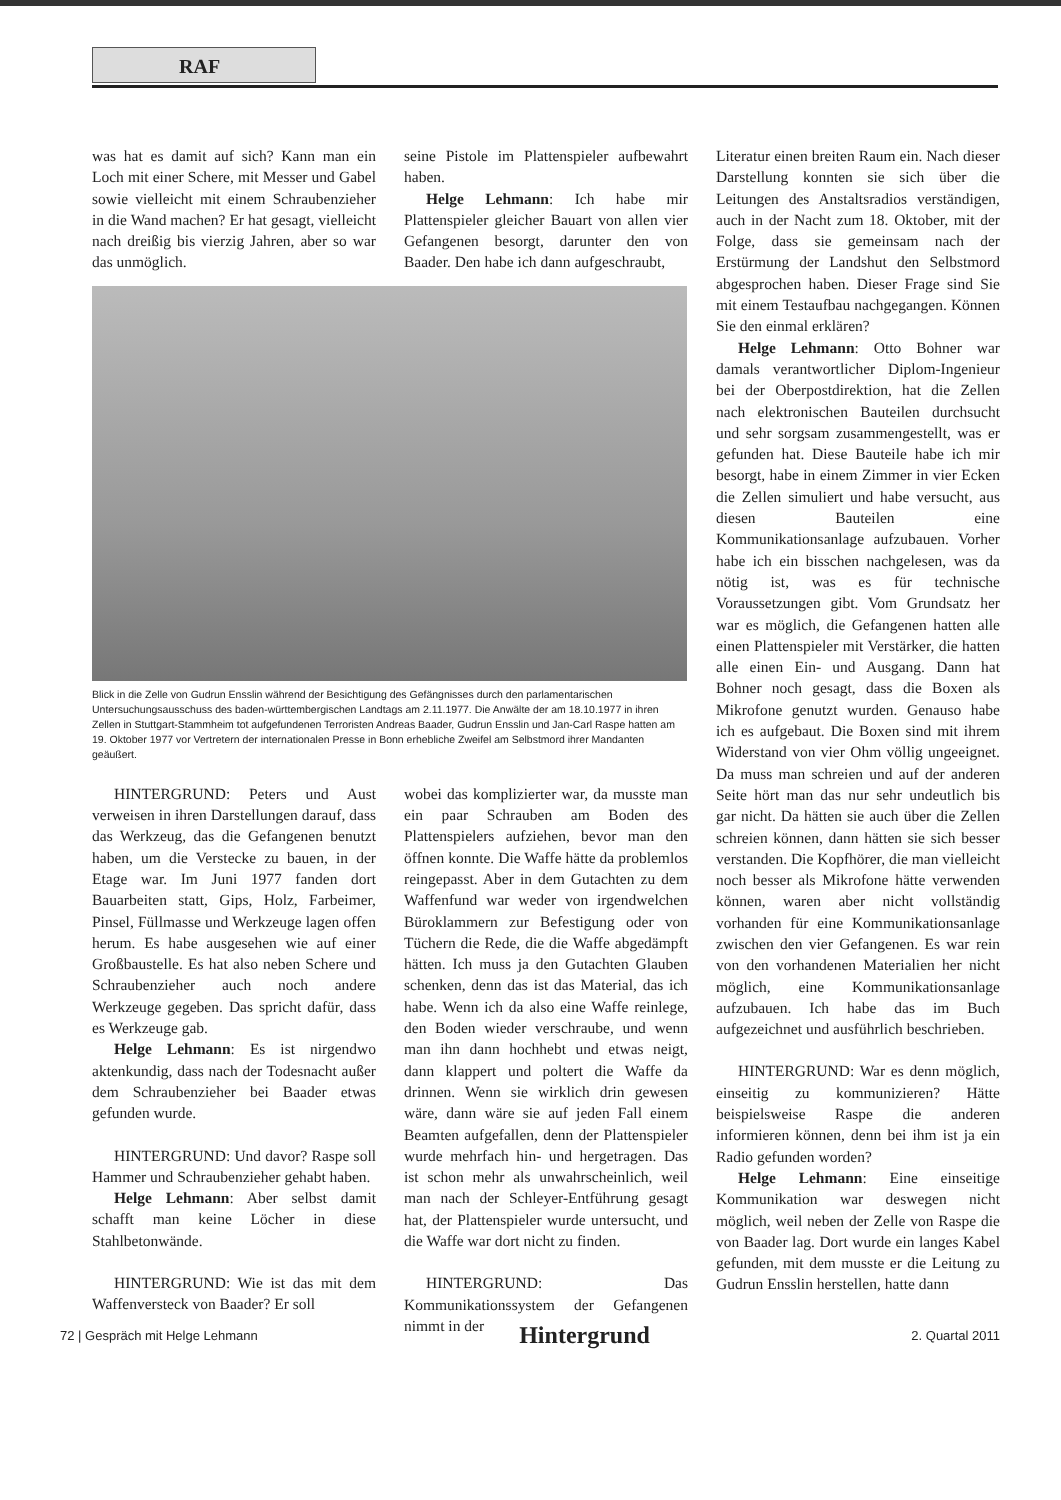RAF
was hat es damit auf sich? Kann man ein Loch mit einer Schere, mit Messer und Gabel sowie vielleicht mit einem Schraubenzieher in die Wand machen? Er hat gesagt, vielleicht nach dreißig bis vierzig Jahren, aber so war das unmöglich.
HINTERGRUND: Peters und Aust verweisen in ihren Darstellungen darauf, dass das Werkzeug, das die Gefangenen benutzt haben, um die Verstecke zu bauen, in der Etage war. Im Juni 1977 fanden dort Bauarbeiten statt, Gips, Holz, Farbeimer, Pinsel, Füllmasse und Werkzeuge lagen offen herum. Es habe ausgesehen wie auf einer Großbaustelle. Es hat also neben Schere und Schraubenzieher auch noch andere Werkzeuge gegeben. Das spricht dafür, dass es Werkzeuge gab.
Helge Lehmann: Es ist nirgendwo aktenkundig, dass nach der Todesnacht außer dem Schraubenzieher bei Baader etwas gefunden wurde.
HINTERGRUND: Und davor? Raspe soll Hammer und Schraubenzieher gehabt haben.
Helge Lehmann: Aber selbst damit schafft man keine Löcher in diese Stahlbetonwände.
HINTERGRUND: Wie ist das mit dem Waffenversteck von Baader? Er soll
seine Pistole im Plattenspieler aufbewahrt haben.
Helge Lehmann: Ich habe mir Plattenspieler gleicher Bauart von allen vier Gefangenen besorgt, darunter den von Baader. Den habe ich dann aufgeschraubt,
wobei das komplizierter war, da musste man ein paar Schrauben am Boden des Plattenspielers aufziehen, bevor man den öffnen konnte. Die Waffe hätte da problemlos reingepasst. Aber in dem Gutachten zu dem Waffenfund war weder von irgendwelchen Büroklammern zur Befestigung oder von Tüchern die Rede, die die Waffe abgedämpft hätten. Ich muss ja den Gutachten Glauben schenken, denn das ist das Material, das ich habe. Wenn ich da also eine Waffe reinlege, den Boden wieder verschraube, und wenn man ihn dann hochhebt und etwas neigt, dann klappert und poltert die Waffe da drinnen. Wenn sie wirklich drin gewesen wäre, dann wäre sie auf jeden Fall einem Beamten aufgefallen, denn der Plattenspieler wurde mehrfach hin- und hergetragen. Das ist schon mehr als unwahrscheinlich, weil man nach der Schleyer-Entführung gesagt hat, der Plattenspieler wurde untersucht, und die Waffe war dort nicht zu finden.
HINTERGRUND: Das Kommunikationssystem der Gefangenen nimmt in der
Literatur einen breiten Raum ein. Nach dieser Darstellung konnten sie sich über die Leitungen des Anstaltsradios verständigen, auch in der Nacht zum 18. Oktober, mit der Folge, dass sie gemeinsam nach der Erstürmung der Landshut den Selbstmord abgesprochen haben. Dieser Frage sind Sie mit einem Testaufbau nachgegangen. Können Sie den einmal erklären?
Helge Lehmann: Otto Bohner war damals verantwortlicher Diplom-Ingenieur bei der Oberpostdirektion, hat die Zellen nach elektronischen Bauteilen durchsucht und sehr sorgsam zusammengestellt, was er gefunden hat. Diese Bauteile habe ich mir besorgt, habe in einem Zimmer in vier Ecken die Zellen simuliert und habe versucht, aus diesen Bauteilen eine Kommunikationsanlage aufzubauen. Vorher habe ich ein bisschen nachgelesen, was da nötig ist, was es für technische Voraussetzungen gibt. Vom Grundsatz her war es möglich, die Gefangenen hatten alle einen Plattenspieler mit Verstärker, die hatten alle einen Ein- und Ausgang. Dann hat Bohner noch gesagt, dass die Boxen als Mikrofone genutzt wurden. Genauso habe ich es aufgebaut. Die Boxen sind mit ihrem Widerstand von vier Ohm völlig ungeeignet. Da muss man schreien und auf der anderen Seite hört man das nur sehr undeutlich bis gar nicht. Da hätten sie auch über die Zellen schreien können, dann hätten sie sich besser verstanden. Die Kopfhörer, die man vielleicht noch besser als Mikrofone hätte verwenden können, waren aber nicht vollständig vorhanden für eine Kommunikationsanlage zwischen den vier Gefangenen. Es war rein von den vorhandenen Materialien her nicht möglich, eine Kommunikationsanlage aufzubauen. Ich habe das im Buch aufgezeichnet und ausführlich beschrieben.
HINTERGRUND: War es denn möglich, einseitig zu kommunizieren? Hätte beispielsweise Raspe die anderen informieren können, denn bei ihm ist ja ein Radio gefunden worden?
Helge Lehmann: Eine einseitige Kommunikation war deswegen nicht möglich, weil neben der Zelle von Raspe die von Baader lag. Dort wurde ein langes Kabel gefunden, mit dem musste er die Leitung zu Gudrun Ensslin herstellen, hatte dann
Blick in die Zelle von Gudrun Ensslin während der Besichtigung des Gefängnisses durch den parlamentarischen Untersuchungsausschuss des baden-württembergischen Landtags am 2.11.1977. Die Anwälte der am 18.10.1977 in ihren Zellen in Stuttgart-Stammheim tot aufgefundenen Terroristen Andreas Baader, Gudrun Ensslin und Jan-Carl Raspe hatten am 19. Oktober 1977 vor Vertretern der internationalen Presse in Bonn erhebliche Zweifel am Selbstmord ihrer Mandanten geäußert.
72 | Gespräch mit Helge Lehmann Hintergrund 2. Quartal 2011